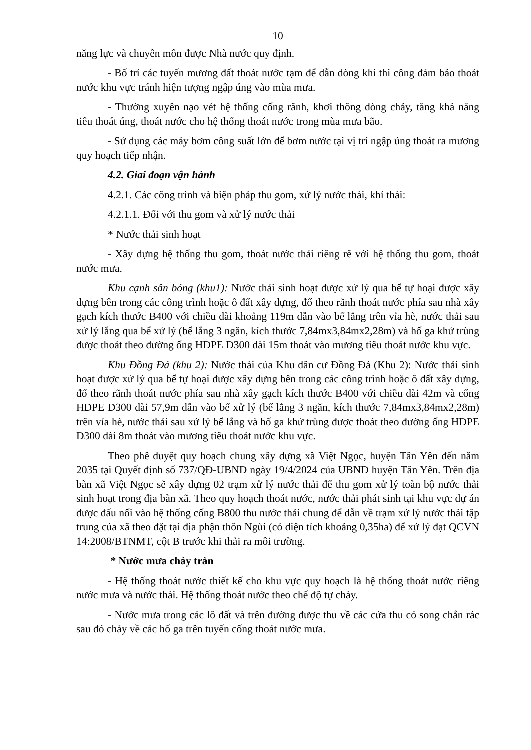10
năng lực và chuyên môn được Nhà nước quy định.
- Bố trí các tuyến mương đất thoát nước tạm để dẫn dòng khi thi công đảm bảo thoát nước khu vực tránh hiện tượng ngập úng vào mùa mưa.
- Thường xuyên nạo vét hệ thống cống rãnh, khơi thông dòng chảy, tăng khả năng tiêu thoát úng, thoát nước cho hệ thống thoát nước trong mùa mưa bão.
- Sử dụng các máy bơm công suất lớn để bơm nước tại vị trí ngập úng thoát ra mương quy hoạch tiếp nhận.
4.2. Giai đoạn vận hành
4.2.1. Các công trình và biện pháp thu gom, xử lý nước thải, khí thải:
4.2.1.1. Đối với thu gom và xử lý nước thải
* Nước thải sinh hoạt
- Xây dựng hệ thống thu gom, thoát nước thải riêng rẽ với hệ thống thu gom, thoát nước mưa.
Khu cạnh sân bóng (khu1): Nước thải sinh hoạt được xử lý qua bể tự hoại được xây dựng bên trong các công trình hoặc ô đất xây dựng, đổ theo rãnh thoát nước phía sau nhà xây gạch kích thước B400 với chiều dài khoảng 119m dẫn vào bể lắng trên vỉa hè, nước thải sau xử lý lắng qua bể xử lý (bể lắng 3 ngăn, kích thước 7,84mx3,84mx2,28m) và hố ga khử trùng được thoát theo đường ống HDPE D300 dài 15m thoát vào mương tiêu thoát nước khu vực.
Khu Đồng Đá (khu 2): Nước thải của Khu dân cư Đồng Đá (Khu 2): Nước thải sinh hoạt được xử lý qua bể tự hoại được xây dựng bên trong các công trình hoặc ô đất xây dựng, đổ theo rãnh thoát nước phía sau nhà xây gạch kích thước B400 với chiều dài 42m và cống HDPE D300 dài 57,9m dẫn vào bể xử lý (bể lắng 3 ngăn, kích thước 7,84mx3,84mx2,28m) trên vỉa hè, nước thải sau xử lý bể lắng và hố ga khử trùng được thoát theo đường ống HDPE D300 dài 8m thoát vào mương tiêu thoát nước khu vực.
Theo phê duyệt quy hoạch chung xây dựng xã Việt Ngọc, huyện Tân Yên đến năm 2035 tại Quyết định số 737/QĐ-UBND ngày 19/4/2024 của UBND huyện Tân Yên. Trên địa bàn xã Việt Ngọc sẽ xây dựng 02 trạm xử lý nước thải để thu gom xử lý toàn bộ nước thải sinh hoạt trong địa bàn xã. Theo quy hoạch thoát nước, nước thải phát sinh tại khu vực dự án được đấu nối vào hệ thống cống B800 thu nước thải chung để dẫn về trạm xử lý nước thải tập trung của xã theo đặt tại địa phận thôn Ngùi (có diện tích khoảng 0,35ha) để xử lý đạt QCVN 14:2008/BTNMT, cột B trước khi thải ra môi trường.
* Nước mưa chảy tràn
- Hệ thống thoát nước thiết kế cho khu vực quy hoạch là hệ thống thoát nước riêng nước mưa và nước thải. Hệ thống thoát nước theo chế độ tự chảy.
- Nước mưa trong các lô đất và trên đường được thu về các cửa thu có song chắn rác sau đó chảy về các hố ga trên tuyến cống thoát nước mưa.